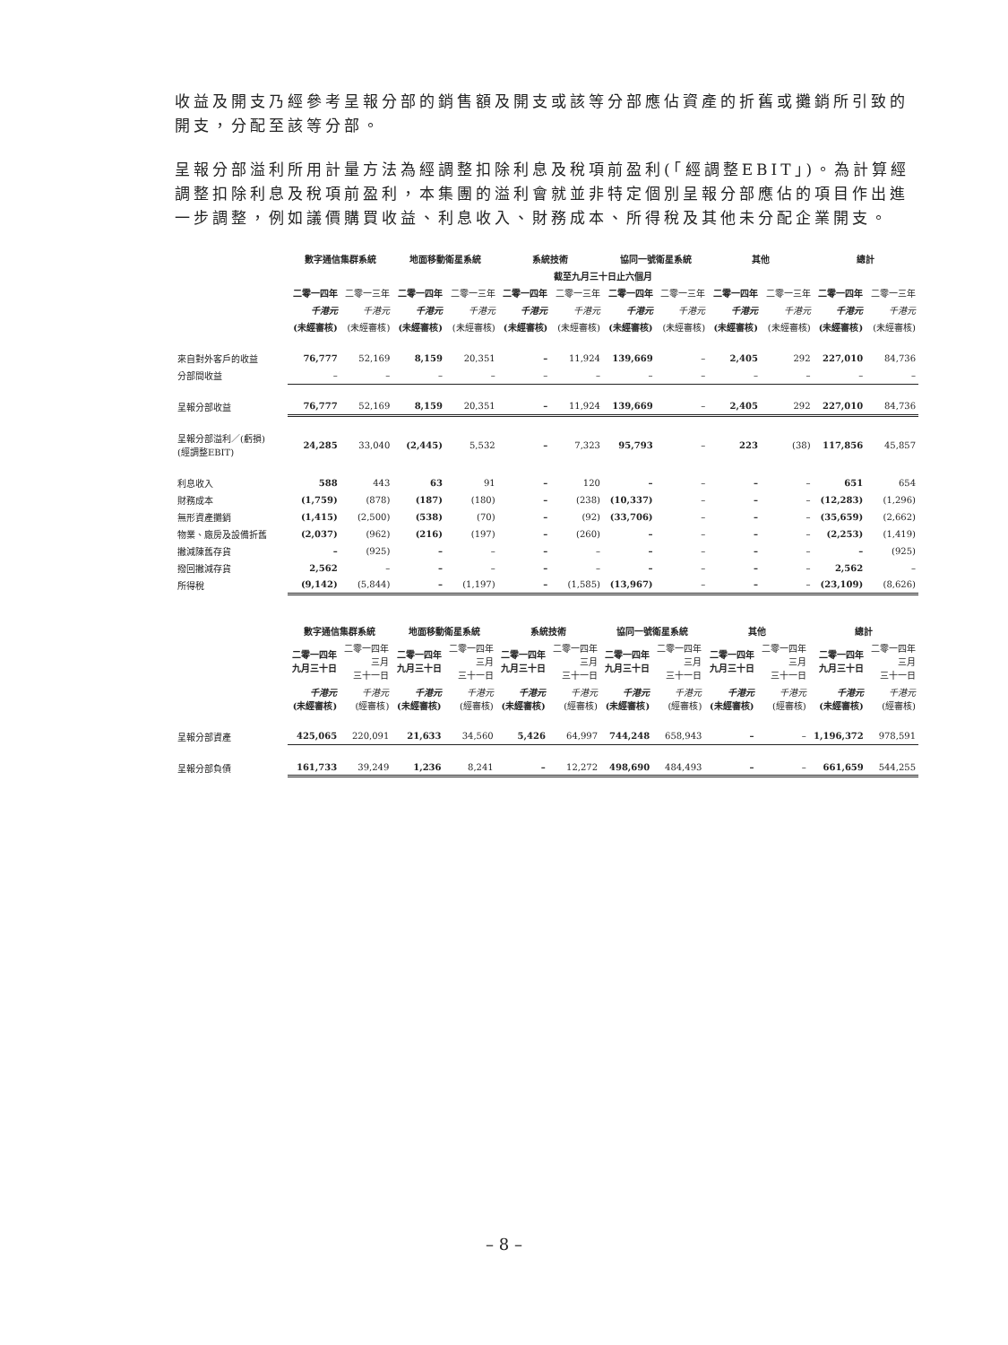收益及開支乃經參考呈報分部的銷售額及開支或該等分部應佔資產的折舊或攤銷所引致的開支，分配至該等分部。
呈報分部溢利所用計量方法為經調整扣除利息及稅項前盈利(「經調整EBIT」)。為計算經調整扣除利息及稅項前盈利，本集團的溢利會就並非特定個別呈報分部應佔的項目作出進一步調整，例如議價購買收益、利息收入、財務成本、所得稅及其他未分配企業開支。
| | 數字通信集群系統 | | 地面移動衛星系統 | | 系統技術 | | 協同一號衛星系統 | | 其他 | | 總計 | |
| | 截至九月三十日止六個月 | | | | | | | | | | | |
| | 二零一四年 | 二零一三年 | 二零一四年 | 二零一三年 | 二零一四年 | 二零一三年 | 二零一四年 | 二零一三年 | 二零一四年 | 二零一三年 | 二零一四年 | 二零一三年 |
| | 千港元 | 千港元 | 千港元 | 千港元 | 千港元 | 千港元 | 千港元 | 千港元 | 千港元 | 千港元 | 千港元 | 千港元 |
| | (未經審核) | (未經審核) | (未經審核) | (未經審核) | (未經審核) | (未經審核) | (未經審核) | (未經審核) | (未經審核) | (未經審核) | (未經審核) | (未經審核) |
| 來自對外客戶的收益 | 76,777 | 52,169 | 8,159 | 20,351 | – | 11,924 | 139,669 | – | 2,405 | 292 | 227,010 | 84,736 |
| 分部間收益 | – | – | – | – | – | – | – | – | – | – | – | – |
| 呈報分部收益 | 76,777 | 52,169 | 8,159 | 20,351 | – | 11,924 | 139,669 | – | 2,405 | 292 | 227,010 | 84,736 |
| 呈報分部溢利／(虧損) (經調整EBIT) | 24,285 | 33,040 | (2,445) | 5,532 | – | 7,323 | 95,793 | – | 223 | (38) | 117,856 | 45,857 |
| 利息收入 | 588 | 443 | 63 | 91 | – | 120 | – | – | – | – | 651 | 654 |
| 財務成本 | (1,759) | (878) | (187) | (180) | – | (238) | (10,337) | – | – | – | (12,283) | (1,296) |
| 無形資產攤銷 | (1,415) | (2,500) | (538) | (70) | – | (92) | (33,706) | – | – | – | (35,659) | (2,662) |
| 物業、廠房及設備折舊 | (2,037) | (962) | (216) | (197) | – | (260) | – | – | – | – | (2,253) | (1,419) |
| 撇減陳舊存貨 | – | (925) | – | – | – | – | – | – | – | – | – | (925) |
| 撥回撇減存貨 | 2,562 | – | – | – | – | – | – | – | – | – | 2,562 | – |
| 所得稅 | (9,142) | (5,844) | – | (1,197) | – | (1,585) | (13,967) | – | – | – | (23,109) | (8,626) |
| | 數字通信集群系統 | | 地面移動衛星系統 | | 系統技術 | | 協同一號衛星系統 | | 其他 | | 總計 | |
| | 二零一四年 九月三十日 | 二零一四年 三月 三十一日 | 二零一四年 九月三十日 | 二零一四年 三月 三十一日 | 二零一四年 九月三十日 | 二零一四年 三月 三十一日 | 二零一四年 九月三十日 | 二零一四年 三月 三十一日 | 二零一四年 九月三十日 | 二零一四年 三月 三十一日 | 二零一四年 九月三十日 | 二零一四年 三月 三十一日 |
| | 千港元 (未經審核) | 千港元 (經審核) | 千港元 (未經審核) | 千港元 (經審核) | 千港元 (未經審核) | 千港元 (經審核) | 千港元 (未經審核) | 千港元 (經審核) | 千港元 (未經審核) | 千港元 (經審核) | 千港元 (未經審核) | 千港元 (經審核) |
| 呈報分部資產 | 425,065 | 220,091 | 21,633 | 34,560 | 5,426 | 64,997 | 744,248 | 658,943 | – | – | 1,196,372 | 978,591 |
| 呈報分部負債 | 161,733 | 39,249 | 1,236 | 8,241 | – | 12,272 | 498,690 | 484,493 | – | – | 661,659 | 544,255 |
– 8 –